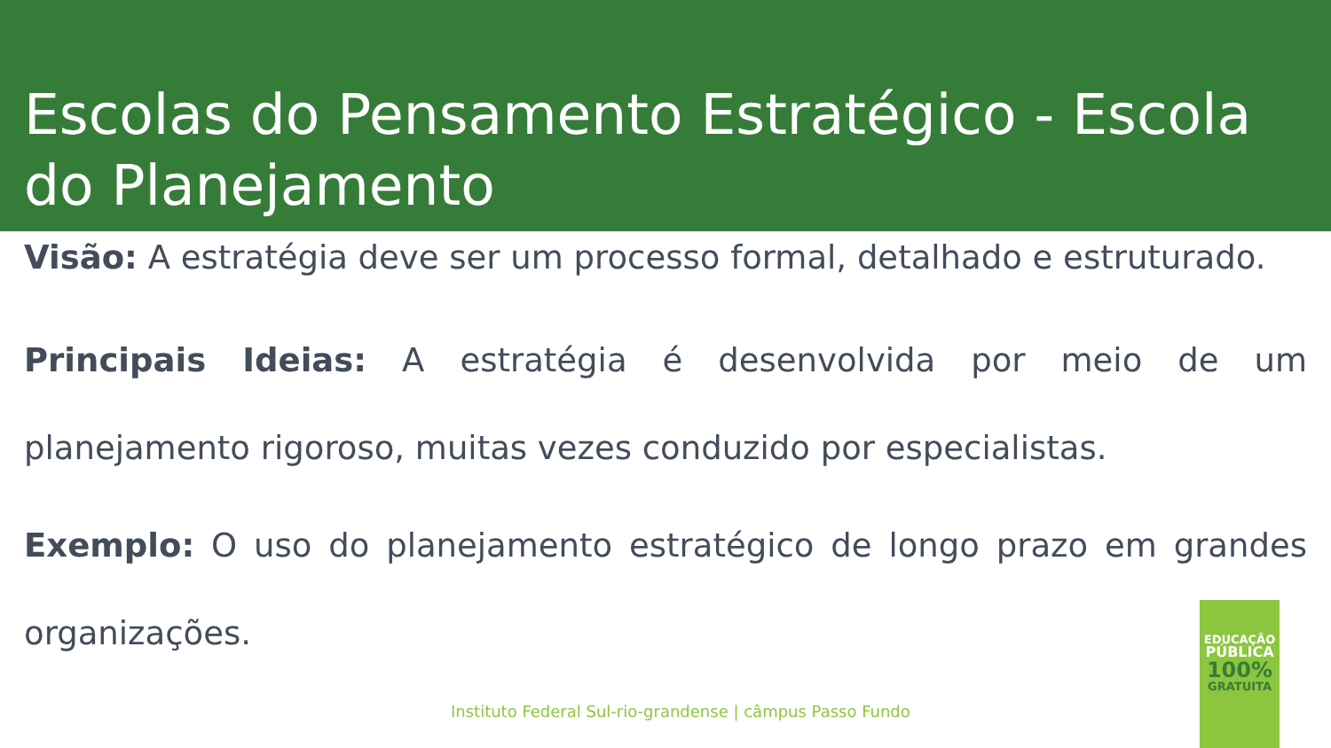Escolas do Pensamento Estratégico - Escola do Planejamento
Visão: A estratégia deve ser um processo formal, detalhado e estruturado.
Principais Ideias: A estratégia é desenvolvida por meio de um planejamento rigoroso, muitas vezes conduzido por especialistas.
Exemplo: O uso do planejamento estratégico de longo prazo em grandes organizações.
Instituto Federal Sul-rio-grandense | câmpus Passo Fundo
EDUCAÇÃO
PÚBLICA
100%
GRATUITA